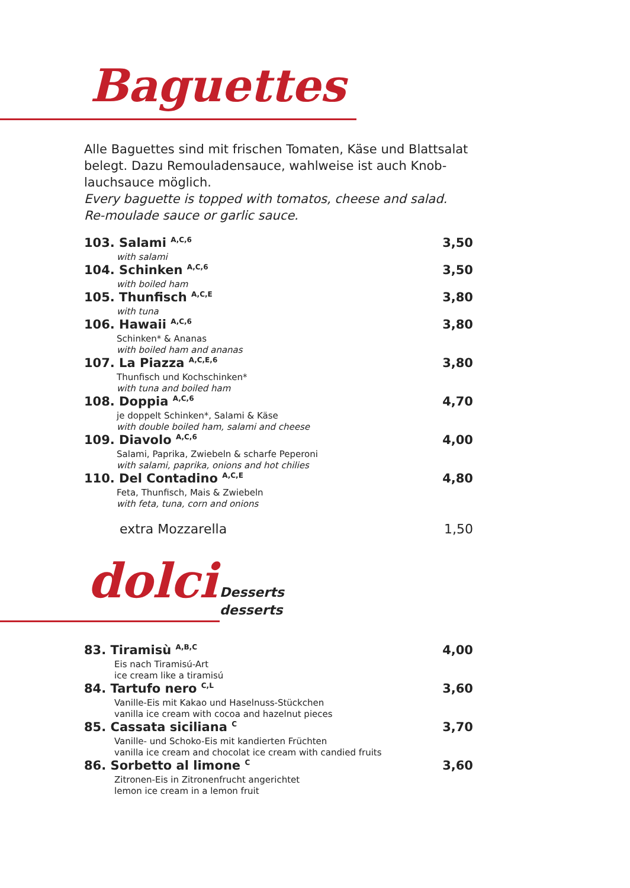Baguettes
Alle Baguettes sind mit frischen Tomaten, Käse und Blattsalat belegt. Dazu Remouladensauce, wahlweise ist auch Knob-lauchsauce möglich.
Every baguette is topped with tomatos, cheese and salad. Re-moulade sauce or garlic sauce.
103. Salami <sup>A,C,6</sup> 3,50
with salami
104. Schinken <sup>A,C,6</sup> 3,50
with boiled ham
105. Thunfisch <sup>A,C,E</sup> 3,80
with tuna
106. Hawaii <sup>A,C,6</sup> 3,80
Schinken* & Ananas
with boiled ham and ananas
107. La Piazza <sup>A,C,E,6</sup> 3,80
Thunfisch und Kochschinken*
with tuna and boiled ham
108. Doppia <sup>A,C,6</sup> 4,70
je doppelt Schinken*, Salami & Käse
with double boiled ham, salami and cheese
109. Diavolo <sup>A,C,6</sup> 4,00
Salami, Paprika, Zwiebeln & scharfe Peperoni
with salami, paprika, onions and hot chilies
110. Del Contadino <sup>A,C,E</sup> 4,80
Feta, Thunfisch, Mais & Zwiebeln
with feta, tuna, corn and onions
extra Mozzarella 1,50
dolci
Desserts
desserts
83. Tiramisù <sup>A,B,C</sup> 4,00
Eis nach Tiramisú-Art
ice cream like a tiramisú
84. Tartufo nero <sup>C,L</sup> 3,60
Vanille-Eis mit Kakao und Haselnuss-Stückchen
vanilla ice cream with cocoa and hazelnut pieces
85. Cassata siciliana <sup>C</sup> 3,70
Vanille- und Schoko-Eis mit kandierten Früchten
vanilla ice cream and chocolat ice cream with candied fruits
86. Sorbetto al limone <sup>C</sup> 3,60
Zitronen-Eis in Zitronenfrucht angerichtet
lemon ice cream in a lemon fruit